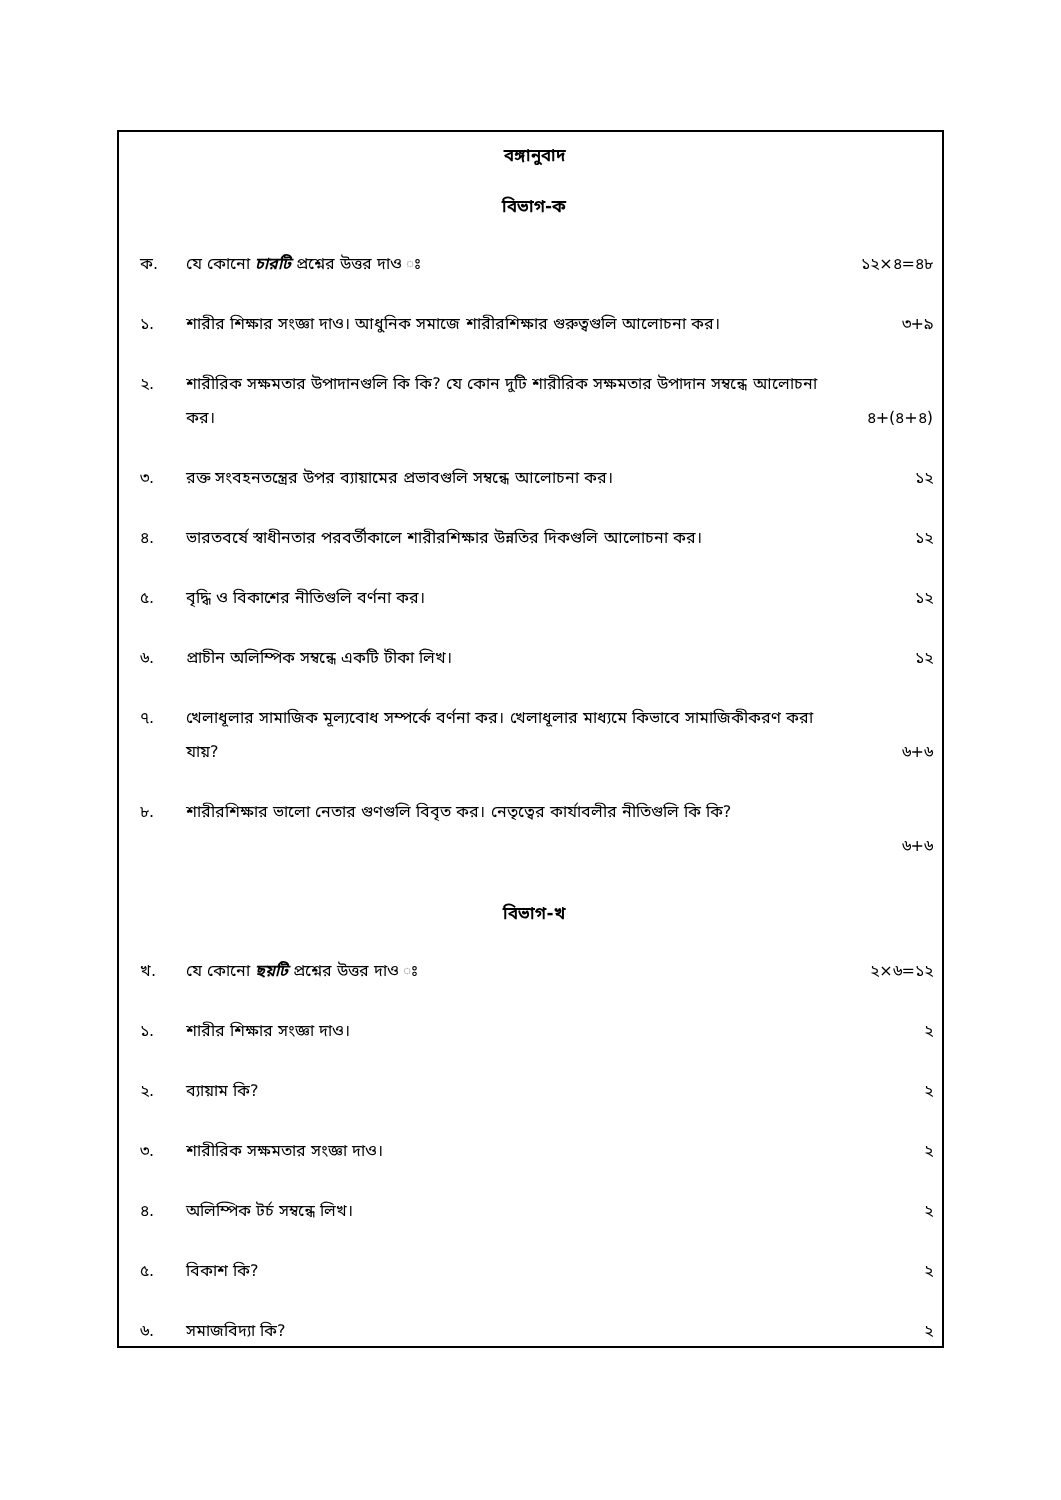বঙ্গানুবাদ
বিভাগ-ক
ক. যে কোনো চারটি প্রশ্নের উত্তর দাও ঃ ১২×৪=৪৮
১. শারীর শিক্ষার সংজ্ঞা দাও। আধুনিক সমাজে শারীরশিক্ষার গুরুত্বগুলি আলোচনা কর। ৩+৯
২. শারীরিক সক্ষমতার উপাদানগুলি কি কি? যে কোন দুটি শারীরিক সক্ষমতার উপাদান সম্বন্ধে আলোচনা
কর। ৪+(৪+৪)
৩. রক্ত সংবহনতন্ত্রের উপর ব্যায়ামের প্রভাবগুলি সম্বন্ধে আলোচনা কর। ১২
৪. ভারতবর্ষে স্বাধীনতার পরবর্তীকালে শারীরশিক্ষার উন্নতির দিকগুলি আলোচনা কর। ১২
৫. বৃদ্ধি ও বিকাশের নীতিগুলি বর্ণনা কর। ১২
৬. প্রাচীন অলিম্পিক সম্বন্ধে একটি টীকা লিখ। ১২
৭. খেলাধূলার সামাজিক মূল্যবোধ সম্পর্কে বর্ণনা কর। খেলাধূলার মাধ্যমে কিভাবে সামাজিকীকরণ করা
যায়? ৬+৬
৮. শারীরশিক্ষার ভালো নেতার গুণগুলি বিবৃত কর। নেতৃত্বের কার্যাবলীর নীতিগুলি কি কি?
৬+৬
বিভাগ-খ
খ. যে কোনো ছয়টি প্রশ্নের উত্তর দাও ঃ ২×৬=১২
১. শারীর শিক্ষার সংজ্ঞা দাও। ২
২. ব্যায়াম কি? ২
৩. শারীরিক সক্ষমতার সংজ্ঞা দাও। ২
৪. অলিম্পিক টর্চ সম্বন্ধে লিখ। ২
৫. বিকাশ কি? ২
৬. সমাজবিদ্যা কি? ২